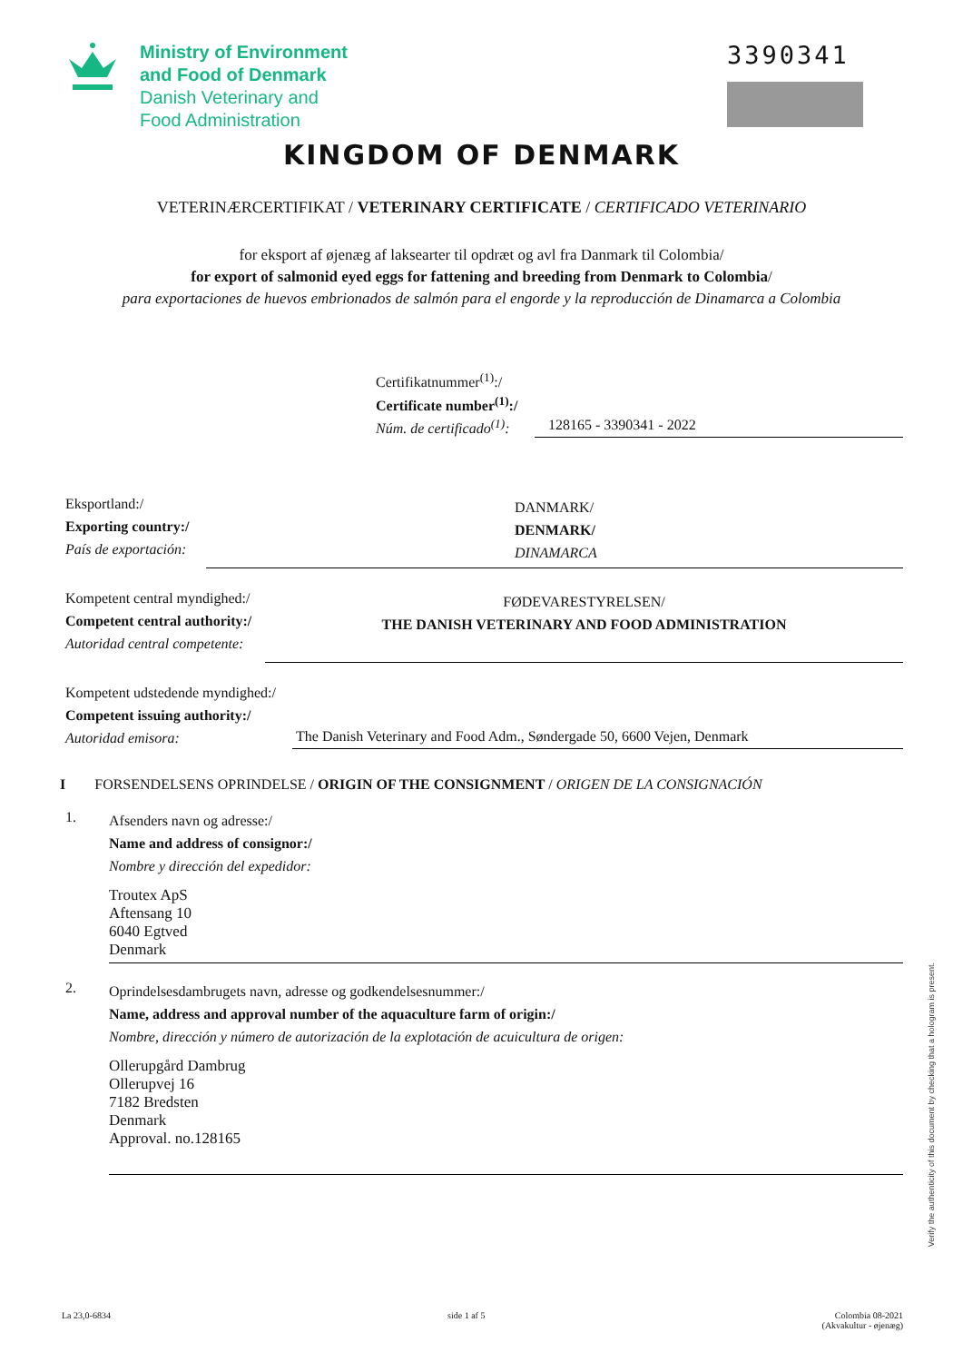Ministry of Environment
and Food of Denmark
Danish Veterinary and
Food Administration
3390341
KINGDOM OF DENMARK
VETERINÆRCERTIFIKAT / VETERINARY CERTIFICATE / CERTIFICADO VETERINARIO
for eksport af øjenæg af laksearter til opdræt og avl fra Danmark til Colombia/
for export of salmonid eyed eggs for fattening and breeding from Denmark to Colombia/
para exportaciones de huevos embrionados de salmón para el engorde y la reproducción de Dinamarca a Colombia
Certifikatnummer<sup>(1)</sup>:/
Certificate number<sup>(1)</sup>:/
Núm. de certificado<sup>(1)</sup>:
128165 - 3390341 - 2022
Eksportland:/
Exporting country:/
País de exportación:
DANMARK/
DENMARK/
DINAMARCA
Kompetent central myndighed:/
Competent central authority:/
Autoridad central competente:
FØDEVARESTYRELSEN/
THE DANISH VETERINARY AND FOOD ADMINISTRATION
Kompetent udstedende myndighed:/
Competent issuing authority:/
Autoridad emisora:
The Danish Veterinary and Food Adm., Søndergade 50, 6600 Vejen, Denmark
I FORSENDELSENS OPRINDELSE / ORIGIN OF THE CONSIGNMENT / ORIGEN DE LA CONSIGNACIÓN
1.
Afsenders navn og adresse:/
Name and address of consignor:/
Nombre y dirección del expedidor:
Troutex ApS
Aftensang 10
6040 Egtved
Denmark
2.
Oprindelsesdambrugets navn, adresse og godkendelsesnummer:/
Name, address and approval number of the aquaculture farm of origin:/
Nombre, dirección y número de autorización de la explotación de acuicultura de origen:
Ollerupgård Dambrug
Ollerupvej 16
7182 Bredsten
Denmark
Approval. no.128165
Verify the authenticity of this document by checking that a hologram is present.
La 23,0-6834 side 1 af 5 Colombia 08-2021
(Akvakultur - øjenæg)